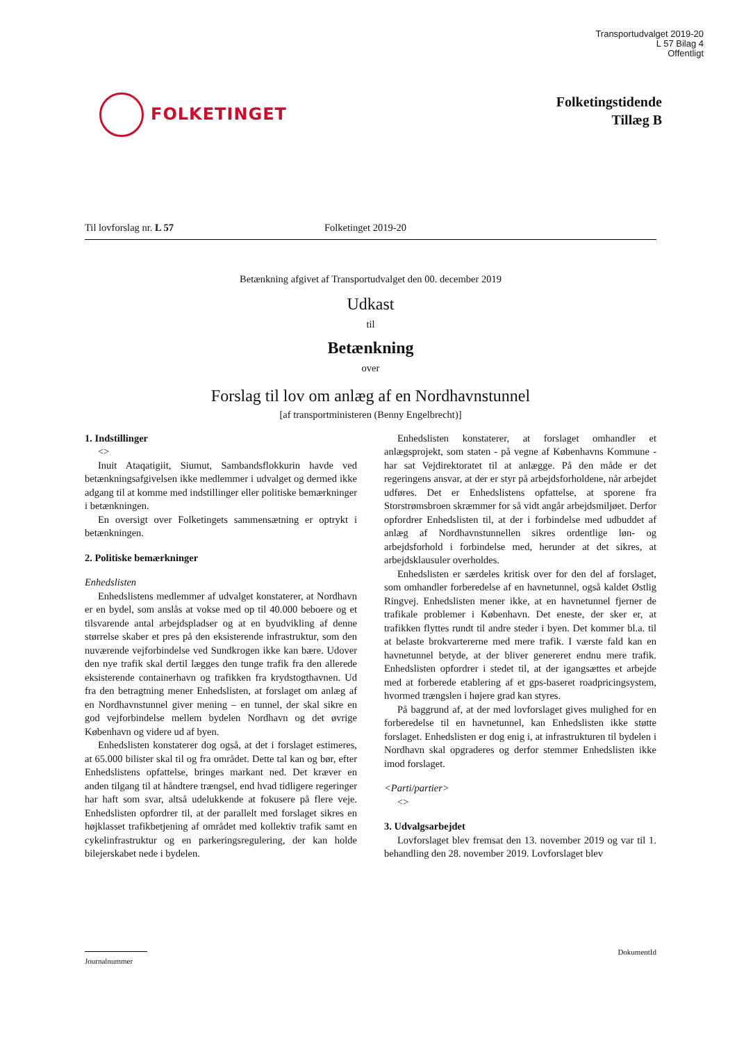Transportudvalget 2019-20
L 57 Bilag 4
Offentligt
FOLKETINGET
Folketingstidende
Tillæg B
Til lovforslag nr. L 57 Folketinget 2019-20
Betænkning afgivet af Transportudvalget den 00. december 2019
Udkast
til
Betænkning
over
Forslag til lov om anlæg af en Nordhavnstunnel
[af transportministeren (Benny Engelbrecht)]
1. Indstillinger
<>
Inuit Ataqatigiit, Siumut, Sambandsflokkurin havde ved betænkningsafgivelsen ikke medlemmer i udvalget og dermed ikke adgang til at komme med indstillinger eller politiske bemærkninger i betænkningen.
En oversigt over Folketingets sammensætning er optrykt i betænkningen.
2. Politiske bemærkninger
Enhedslisten
Enhedslistens medlemmer af udvalget konstaterer, at Nordhavn er en bydel, som anslås at vokse med op til 40.000 beboere og et tilsvarende antal arbejdspladser og at en byudvikling af denne størrelse skaber et pres på den eksisterende infrastruktur, som den nuværende vejforbindelse ved Sundkrogen ikke kan bære. Udover den nye trafik skal dertil lægges den tunge trafik fra den allerede eksisterende containerhavn og trafikken fra krydstogthavnen. Ud fra den betragtning mener Enhedslisten, at forslaget om anlæg af en Nordhavnstunnel giver mening – en tunnel, der skal sikre en god vejforbindelse mellem bydelen Nordhavn og det øvrige København og videre ud af byen.
Enhedslisten konstaterer dog også, at det i forslaget estimeres, at 65.000 bilister skal til og fra området. Dette tal kan og bør, efter Enhedslistens opfattelse, bringes markant ned. Det kræver en anden tilgang til at håndtere trængsel, end hvad tidligere regeringer har haft som svar, altså udelukkende at fokusere på flere veje. Enhedslisten opfordrer til, at der parallelt med forslaget sikres en højklasset trafikbetjening af området med kollektiv trafik samt en cykelinfrastruktur og en parkeringsregulering, der kan holde bilejerskabet nede i bydelen.
Enhedslisten konstaterer, at forslaget omhandler et anlægsprojekt, som staten - på vegne af Københavns Kommune - har sat Vejdirektoratet til at anlægge. På den måde er det regeringens ansvar, at der er styr på arbejdsforholdene, når arbejdet udføres. Det er Enhedslistens opfattelse, at sporene fra Storstrømsbroen skræmmer for så vidt angår arbejdsmiljøet. Derfor opfordrer Enhedslisten til, at der i forbindelse med udbuddet af anlæg af Nordhavnstunnellen sikres ordentlige løn- og arbejdsforhold i forbindelse med, herunder at det sikres, at arbejdsklausuler overholdes.
Enhedslisten er særdeles kritisk over for den del af forslaget, som omhandler forberedelse af en havnetunnel, også kaldet Østlig Ringvej. Enhedslisten mener ikke, at en havnetunnel fjerner de trafikale problemer i København. Det eneste, der sker er, at trafikken flyttes rundt til andre steder i byen. Det kommer bl.a. til at belaste brokvartererne med mere trafik. I værste fald kan en havnetunnel betyde, at der bliver genereret endnu mere trafik. Enhedslisten opfordrer i stedet til, at der igangsættes et arbejde med at forberede etablering af et gps-baseret roadpricingsystem, hvormed trængslen i højere grad kan styres.
På baggrund af, at der med lovforslaget gives mulighed for en forberedelse til en havnetunnel, kan Enhedslisten ikke støtte forslaget. Enhedslisten er dog enig i, at infrastrukturen til bydelen i Nordhavn skal opgraderes og derfor stemmer Enhedslisten ikke imod forslaget.
<Parti/partier>
<>
3. Udvalgsarbejdet
Lovforslaget blev fremsat den 13. november 2019 og var til 1. behandling den 28. november 2019. Lovforslaget blev
Journalnummer
DokumentId